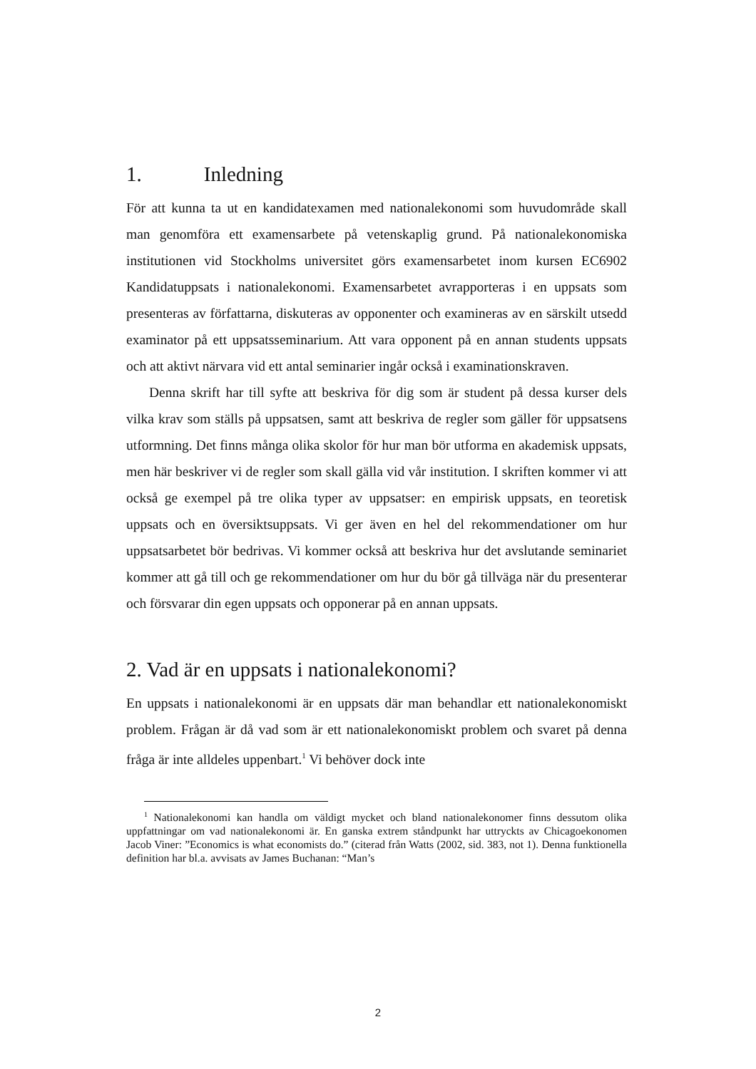1. Inledning
För att kunna ta ut en kandidatexamen med nationalekonomi som huvudområde skall man genomföra ett examensarbete på vetenskaplig grund. På nationalekonomiska institutionen vid Stockholms universitet görs examensarbetet inom kursen EC6902 Kandidatuppsats i nationalekonomi. Examensarbetet avrapporteras i en uppsats som presenteras av författarna, diskuteras av opponenter och examineras av en särskilt utsedd examinator på ett uppsatsseminarium. Att vara opponent på en annan students uppsats och att aktivt närvara vid ett antal seminarier ingår också i examinationskraven.
Denna skrift har till syfte att beskriva för dig som är student på dessa kurser dels vilka krav som ställs på uppsatsen, samt att beskriva de regler som gäller för uppsatsens utformning. Det finns många olika skolor för hur man bör utforma en akademisk uppsats, men här beskriver vi de regler som skall gälla vid vår institution. I skriften kommer vi att också ge exempel på tre olika typer av uppsatser: en empirisk uppsats, en teoretisk uppsats och en översiktsuppsats. Vi ger även en hel del rekommendationer om hur uppsatsarbetet bör bedrivas. Vi kommer också att beskriva hur det avslutande seminariet kommer att gå till och ge rekommendationer om hur du bör gå tillväga när du presenterar och försvarar din egen uppsats och opponerar på en annan uppsats.
2. Vad är en uppsats i nationalekonomi?
En uppsats i nationalekonomi är en uppsats där man behandlar ett nationalekonomiskt problem. Frågan är då vad som är ett nationalekonomiskt problem och svaret på denna fråga är inte alldeles uppenbart.<sup>1</sup> Vi behöver dock inte
<sup>1</sup> Nationalekonomi kan handla om väldigt mycket och bland nationalekonomer finns dessutom olika uppfattningar om vad nationalekonomi är. En ganska extrem ståndpunkt har uttryckts av Chicagoekonomen Jacob Viner: ”Economics is what economists do.” (citerad från Watts (2002, sid. 383, not 1). Denna funktionella definition har bl.a. avvisats av James Buchanan: “Man’s
2